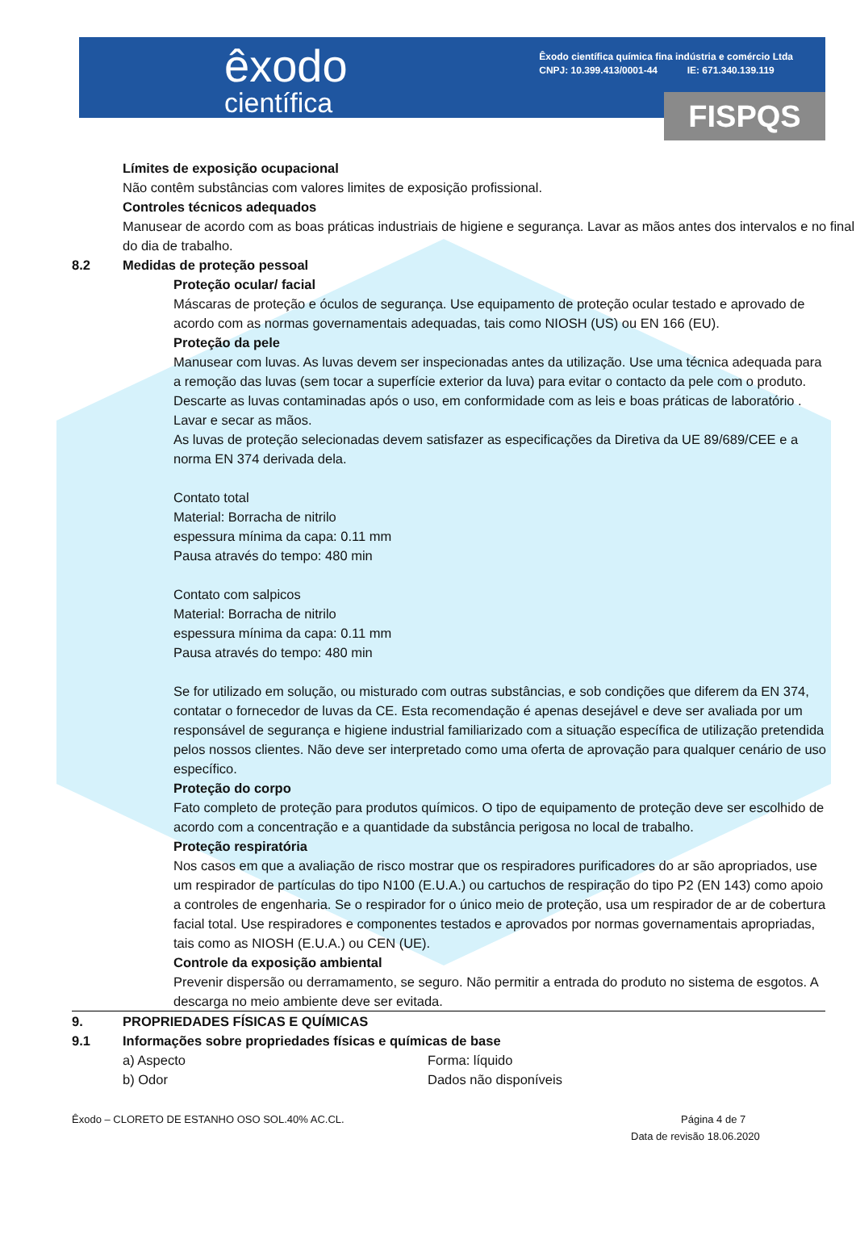êxodo
científica
Êxodo científica química fina indústria e comércio Ltda
CNPJ: 10.399.413/0001-44 IE: 671.340.139.119
FISPQS
Límites de exposição ocupacional
Não contêm substâncias com valores limites de exposição profissional.
Controles técnicos adequados
Manusear de acordo com as boas práticas industriais de higiene e segurança. Lavar as mãos antes dos intervalos e no final do dia de trabalho.
8.2 Medidas de proteção pessoal
Proteção ocular/ facial
Máscaras de proteção e óculos de segurança. Use equipamento de proteção ocular testado e aprovado de acordo com as normas governamentais adequadas, tais como NIOSH (US) ou EN 166 (EU).
Proteção da pele
Manusear com luvas. As luvas devem ser inspecionadas antes da utilização. Use uma técnica adequada para a remoção das luvas (sem tocar a superfície exterior da luva) para evitar o contacto da pele com o produto. Descarte as luvas contaminadas após o uso, em conformidade com as leis e boas práticas de laboratório . Lavar e secar as mãos.
As luvas de proteção selecionadas devem satisfazer as especificações da Diretiva da UE 89/689/CEE e a norma EN 374 derivada dela.
Contato total
Material: Borracha de nitrilo
espessura mínima da capa: 0.11 mm
Pausa através do tempo: 480 min
Contato com salpicos
Material: Borracha de nitrilo
espessura mínima da capa: 0.11 mm
Pausa através do tempo: 480 min
Se for utilizado em solução, ou misturado com outras substâncias, e sob condições que diferem da EN 374, contatar o fornecedor de luvas da CE. Esta recomendação é apenas desejável e deve ser avaliada por um responsável de segurança e higiene industrial familiarizado com a situação específica de utilização pretendida pelos nossos clientes. Não deve ser interpretado como uma oferta de aprovação para qualquer cenário de uso específico.
Proteção do corpo
Fato completo de proteção para produtos químicos. O tipo de equipamento de proteção deve ser escolhido de acordo com a concentração e a quantidade da substância perigosa no local de trabalho.
Proteção respiratória
Nos casos em que a avaliação de risco mostrar que os respiradores purificadores do ar são apropriados, use um respirador de partículas do tipo N100 (E.U.A.) ou cartuchos de respiração do tipo P2 (EN 143) como apoio a controles de engenharia. Se o respirador for o único meio de proteção, usa um respirador de ar de cobertura facial total. Use respiradores e componentes testados e aprovados por normas governamentais apropriadas, tais como as NIOSH (E.U.A.) ou CEN (UE).
Controle da exposição ambiental
Prevenir dispersão ou derramamento, se seguro. Não permitir a entrada do produto no sistema de esgotos. A descarga no meio ambiente deve ser evitada.
9. PROPRIEDADES FÍSICAS E QUÍMICAS
9.1 Informações sobre propriedades físicas e químicas de base
a) Aspecto Forma: líquido
b) Odor Dados não disponíveis
Êxodo – CLORETO DE ESTANHO OSO SOL.40% AC.CL. Página 4 de 7
Data de revisão 18.06.2020